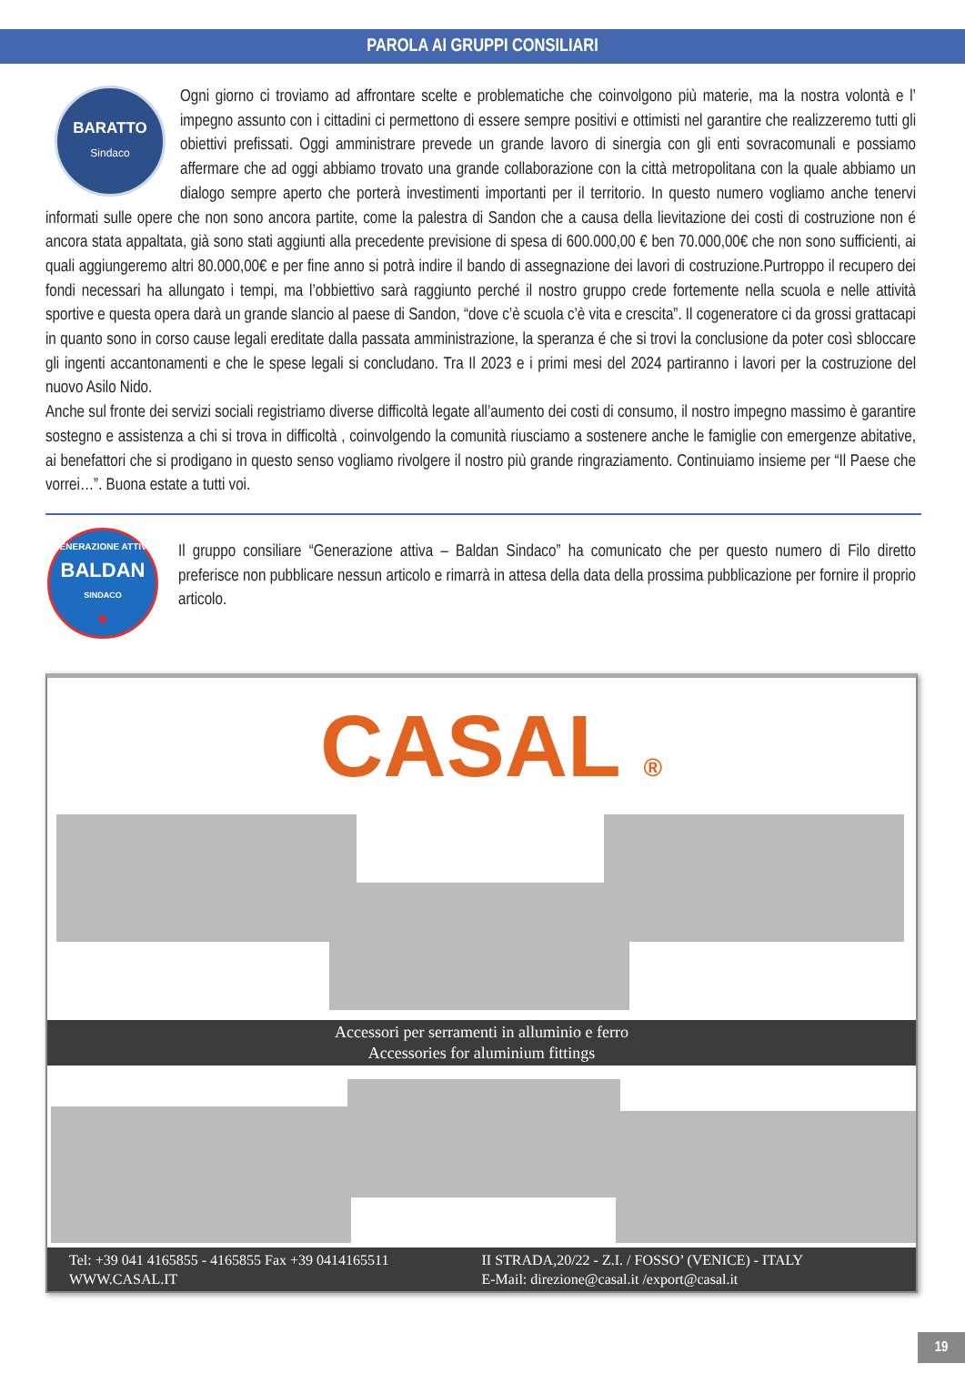PAROLA AI GRUPPI CONSILIARI
BARATTO
Sindaco
Ogni giorno ci troviamo ad affrontare scelte e problematiche che coinvolgono più materie, ma la nostra volontà e l’ impegno assunto con i cittadini ci permettono di essere sempre positivi e ottimisti nel garantire che realizzeremo tutti gli obiettivi prefissati. Oggi amministrare prevede un grande lavoro di sinergia con gli enti sovracomunali e possiamo affermare che ad oggi abbiamo trovato una grande collaborazione con la città metropolitana con la quale abbiamo un dialogo sempre aperto che porterà investimenti importanti per il territorio. In questo numero vogliamo anche tenervi informati sulle opere che non sono ancora partite, come la palestra di Sandon che a causa della lievitazione dei costi di costruzione non é ancora stata appaltata, già sono stati aggiunti alla precedente previsione di spesa di 600.000,00 € ben 70.000,00€ che non sono sufficienti, ai quali aggiungeremo altri 80.000,00€ e per fine anno si potrà indire il bando di assegnazione dei lavori di costruzione.Purtroppo il recupero dei fondi necessari ha allungato i tempi, ma l’obbiettivo sarà raggiunto perché il nostro gruppo crede fortemente nella scuola e nelle attività sportive e questa opera darà un grande slancio al paese di Sandon, “dove c’è scuola c’è vita e crescita”. Il cogeneratore ci da grossi grattacapi in quanto sono in corso cause legali ereditate dalla passata amministrazione, la speranza é che si trovi la conclusione da poter così sbloccare gli ingenti accantonamenti e che le spese legali si concludano. Tra Il 2023 e i primi mesi del 2024 partiranno i lavori per la costruzione del nuovo Asilo Nido.
Anche sul fronte dei servizi sociali registriamo diverse difficoltà legate all’aumento dei costi di consumo, il nostro impegno massimo è garantire sostegno e assistenza a chi si trova in difficoltà , coinvolgendo la comunità riusciamo a sostenere anche le famiglie con emergenze abitative, ai benefattori che si prodigano in questo senso vogliamo rivolgere il nostro più grande ringraziamento. Continuiamo insieme per “Il Paese che vorrei…”. Buona estate a tutti voi.
GENERAZIONE ATTIVA
BALDAN
SINDACO
♥
Il gruppo consiliare “Generazione attiva – Baldan Sindaco” ha comunicato che per questo numero di Filo diretto preferisce non pubblicare nessun articolo e rimarrà in attesa della data della prossima pubblicazione per fornire il proprio articolo.
CASAL ®
Accessori per serramenti in alluminio e ferro
Accessories for aluminium fittings
Tel: +39 041 4165855 - 4165855 Fax +39 0414165511
WWW.CASAL.IT
II STRADA,20/22 - Z.I. / FOSSO’ (VENICE) - ITALY
E-Mail: direzione@casal.it /export@casal.it
19